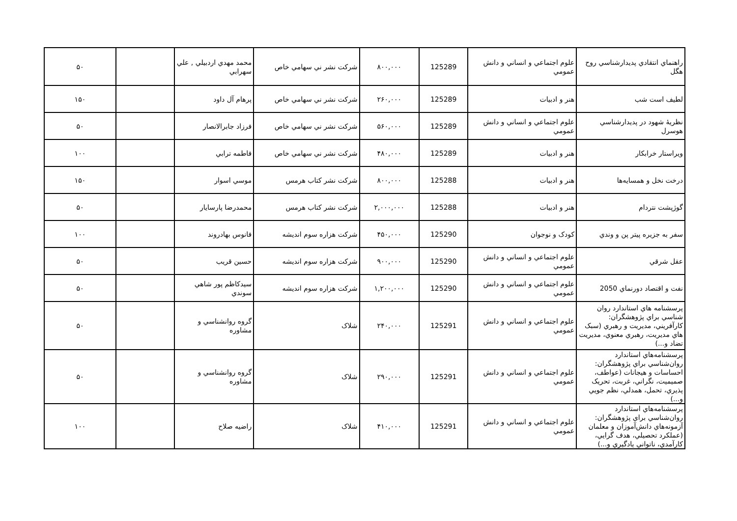| راهنماي انتقادي پديدارشناسي روح هگل | علوم اجتماعي و انساني و دانش عمومي | 125289 | ۸۰۰,۰۰۰ | شرکت نشر ني سهامي خاص | محمد مهدي اردبيلي , علي سهرابي | | ۵۰ |
| لطيف است شب | هنر و ادبيات | 125289 | ۲۶۰,۰۰۰ | شرکت نشر ني سهامي خاص | پرهام آل داود | | ۱۵۰ |
| نظريهٔ شهود در پديدارشناسي هوسرل | علوم اجتماعي و انساني و دانش عمومي | 125289 | ۵۶۰,۰۰۰ | شرکت نشر ني سهامي خاص | فرزاد جابرالانصار | | ۵۰ |
| ويراستار خرابکار | هنر و ادبيات | 125289 | ۴۸۰,۰۰۰ | شرکت نشر ني سهامي خاص | فاطمه ترابي | | ۱۰۰ |
| درخت نخل و همسايه‌ها | هنر و ادبيات | 125288 | ۸۰۰,۰۰۰ | شرکت نشر کتاب هرمس | موسي اسوار | | ۱۵۰ |
| گوژپشت نتردام | هنر و ادبيات | 125288 | ۲,۰۰۰,۰۰۰ | شرکت نشر کتاب هرمس | محمدرضا پارسايار | | ۵۰ |
| سفر به جزيره پيتر پن و وندي | کودک و نوجوان | 125290 | ۴۵۰,۰۰۰ | شرکت هزاره سوم انديشه | فانوس بهادروند | | ۱۰۰ |
| عقل شرقي | علوم اجتماعي و انساني و دانش عمومي | 125290 | ۹۰۰,۰۰۰ | شرکت هزاره سوم انديشه | حسين قريب | | ۵۰ |
| نفت و اقتصاد دورنماي 2050 | علوم اجتماعي و انساني و دانش عمومي | 125290 | ۱,۲۰۰,۰۰۰ | شرکت هزاره سوم انديشه | سيدکاظم پور شاهي سوندي | | ۵۰ |
| پرسشنامه هاي استاندارد روان شناسي براي پژوهشگران: کارآفريني، مديريت و رهبري (سبک هاي مديريت، رهبري معنوي، مديريت تضاد و...) | علوم اجتماعي و انساني و دانش عمومي | 125291 | ۲۴۰,۰۰۰ | شلاک | گروه روانشناسي و مشاوره | | ۵۰ |
| پرسشنامه‌هاي استاندارد روان‌شناسي براي پژوهشگران: احساسات و هيجانات (عواطف، صميميت، نگراني، غربت، تحريک پذيري، تحمل، همدلي، نظم جويي و...) | علوم اجتماعي و انساني و دانش عمومي | 125291 | ۲۹۰,۰۰۰ | شلاک | گروه روانشناسي و مشاوره | | ۵۰ |
| پرسشنامه‌هاي استاندارد روان‌شناسي براي پژوهشگران: آزمونه‌هاي دانش‌آموزان و معلمان (عملکرد تحصيلي، هدف گرايي، کارآمدي، ناتواني يادگيري و...) | علوم اجتماعي و انساني و دانش عمومي | 125291 | ۴۱۰,۰۰۰ | شلاک | راضيه صلاح | | ۱۰۰ |